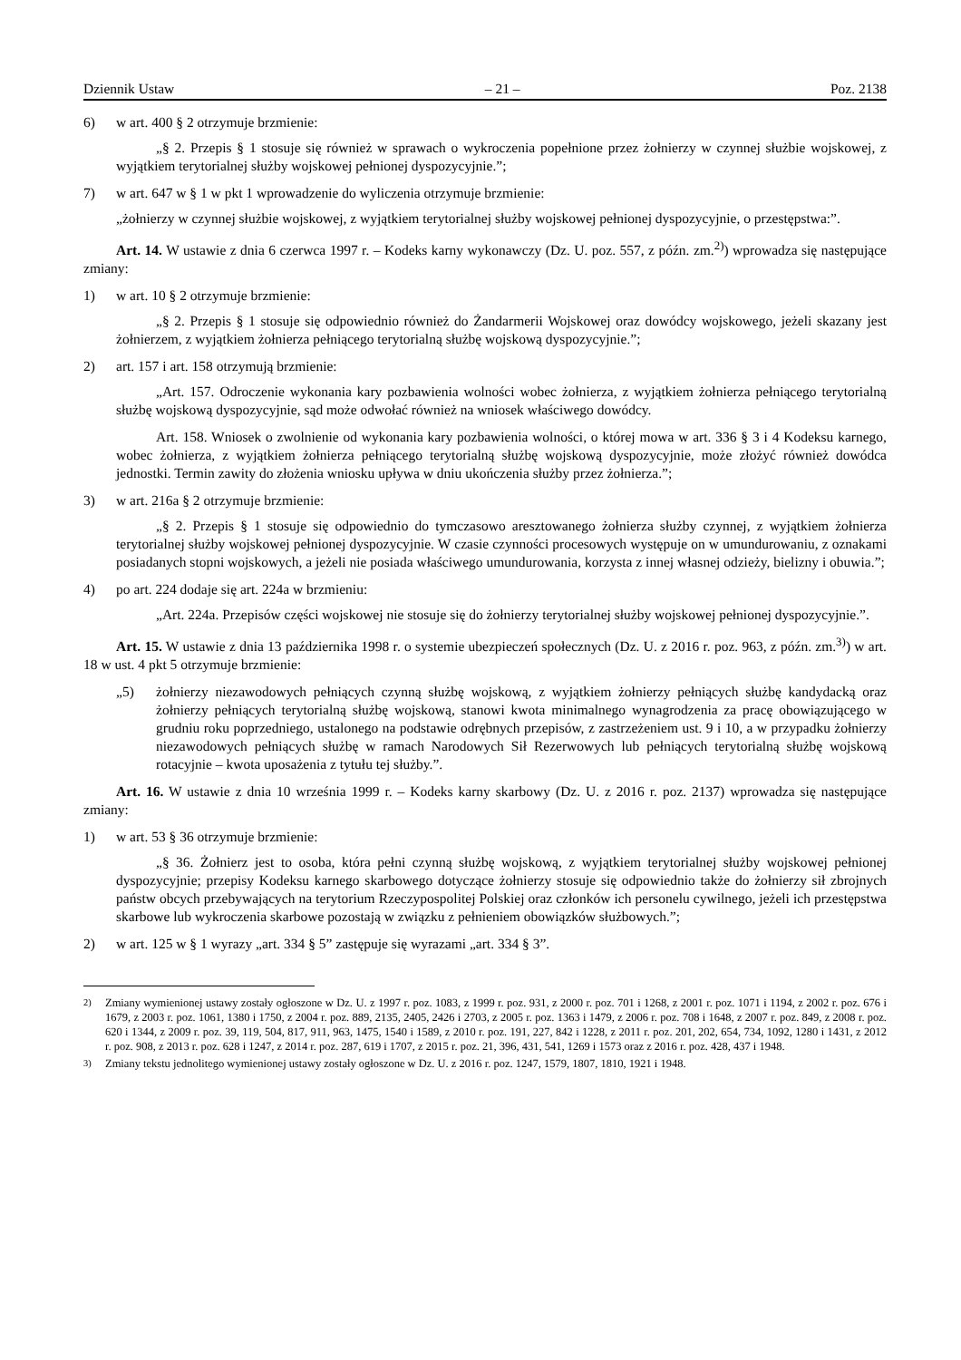Dziennik Ustaw – 21 – Poz. 2138
6) w art. 400 § 2 otrzymuje brzmienie:
„§ 2. Przepis § 1 stosuje się również w sprawach o wykroczenia popełnione przez żołnierzy w czynnej służbie wojskowej, z wyjątkiem terytorialnej służby wojskowej pełnionej dyspozycyjnie.”;
7) w art. 647 w § 1 w pkt 1 wprowadzenie do wyliczenia otrzymuje brzmienie:
„żołnierzy w czynnej służbie wojskowej, z wyjątkiem terytorialnej służby wojskowej pełnionej dyspozycyjnie, o przestępstwa:”.
Art. 14. W ustawie z dnia 6 czerwca 1997 r. – Kodeks karny wykonawczy (Dz. U. poz. 557, z późn. zm.<sup>2)</sup>) wprowadza się następujące zmiany:
1) w art. 10 § 2 otrzymuje brzmienie:
„§ 2. Przepis § 1 stosuje się odpowiednio również do Żandarmerii Wojskowej oraz dowódcy wojskowego, jeżeli skazany jest żołnierzem, z wyjątkiem żołnierza pełniącego terytorialną służbę wojskową dyspozycyjnie.”;
2) art. 157 i art. 158 otrzymują brzmienie:
„Art. 157. Odroczenie wykonania kary pozbawienia wolności wobec żołnierza, z wyjątkiem żołnierza pełniącego terytorialną służbę wojskową dyspozycyjnie, sąd może odwołać również na wniosek właściwego dowódcy.
Art. 158. Wniosek o zwolnienie od wykonania kary pozbawienia wolności, o której mowa w art. 336 § 3 i 4 Kodeksu karnego, wobec żołnierza, z wyjątkiem żołnierza pełniącego terytorialną służbę wojskową dyspozycyjnie, może złożyć również dowódca jednostki. Termin zawity do złożenia wniosku upływa w dniu ukończenia służby przez żołnierza.”;
3) w art. 216a § 2 otrzymuje brzmienie:
„§ 2. Przepis § 1 stosuje się odpowiednio do tymczasowo aresztowanego żołnierza służby czynnej, z wyjątkiem żołnierza terytorialnej służby wojskowej pełnionej dyspozycyjnie. W czasie czynności procesowych występuje on w umundurowaniu, z oznakami posiadanych stopni wojskowych, a jeżeli nie posiada właściwego umundurowania, korzysta z innej własnej odzieży, bielizny i obuwia.”;
4) po art. 224 dodaje się art. 224a w brzmieniu:
„Art. 224a. Przepisów części wojskowej nie stosuje się do żołnierzy terytorialnej służby wojskowej pełnionej dyspozycyjnie.”.
Art. 15. W ustawie z dnia 13 października 1998 r. o systemie ubezpieczeń społecznych (Dz. U. z 2016 r. poz. 963, z późn. zm.<sup>3)</sup>) w art. 18 w ust. 4 pkt 5 otrzymuje brzmienie:
„5) żołnierzy niezawodowych pełniących czynną służbę wojskową, z wyjątkiem żołnierzy pełniących służbę kandydacką oraz żołnierzy pełniących terytorialną służbę wojskową, stanowi kwota minimalnego wynagrodzenia za pracę obowiązującego w grudniu roku poprzedniego, ustalonego na podstawie odrębnych przepisów, z zastrzeżeniem ust. 9 i 10, a w przypadku żołnierzy niezawodowych pełniących służbę w ramach Narodowych Sił Rezerwowych lub pełniących terytorialną służbę wojskową rotacyjnie – kwota uposażenia z tytułu tej służby.”.
Art. 16. W ustawie z dnia 10 września 1999 r. – Kodeks karny skarbowy (Dz. U. z 2016 r. poz. 2137) wprowadza się następujące zmiany:
1) w art. 53 § 36 otrzymuje brzmienie:
„§ 36. Żołnierz jest to osoba, która pełni czynną służbę wojskową, z wyjątkiem terytorialnej służby wojskowej pełnionej dyspozycyjnie; przepisy Kodeksu karnego skarbowego dotyczące żołnierzy stosuje się odpowiednio także do żołnierzy sił zbrojnych państw obcych przebywających na terytorium Rzeczypospolitej Polskiej oraz członków ich personelu cywilnego, jeżeli ich przestępstwa skarbowe lub wykroczenia skarbowe pozostają w związku z pełnieniem obowiązków służbowych.”;
2) w art. 125 w § 1 wyrazy „art. 334 § 5” zastępuje się wyrazami „art. 334 § 3”.
<sup>2)</sup> Zmiany wymienionej ustawy zostały ogłoszone w Dz. U. z 1997 r. poz. 1083, z 1999 r. poz. 931, z 2000 r. poz. 701 i 1268, z 2001 r. poz. 1071 i 1194, z 2002 r. poz. 676 i 1679, z 2003 r. poz. 1061, 1380 i 1750, z 2004 r. poz. 889, 2135, 2405, 2426 i 2703, z 2005 r. poz. 1363 i 1479, z 2006 r. poz. 708 i 1648, z 2007 r. poz. 849, z 2008 r. poz. 620 i 1344, z 2009 r. poz. 39, 119, 504, 817, 911, 963, 1475, 1540 i 1589, z 2010 r. poz. 191, 227, 842 i 1228, z 2011 r. poz. 201, 202, 654, 734, 1092, 1280 i 1431, z 2012 r. poz. 908, z 2013 r. poz. 628 i 1247, z 2014 r. poz. 287, 619 i 1707, z 2015 r. poz. 21, 396, 431, 541, 1269 i 1573 oraz z 2016 r. poz. 428, 437 i 1948.
<sup>3)</sup> Zmiany tekstu jednolitego wymienionej ustawy zostały ogłoszone w Dz. U. z 2016 r. poz. 1247, 1579, 1807, 1810, 1921 i 1948.